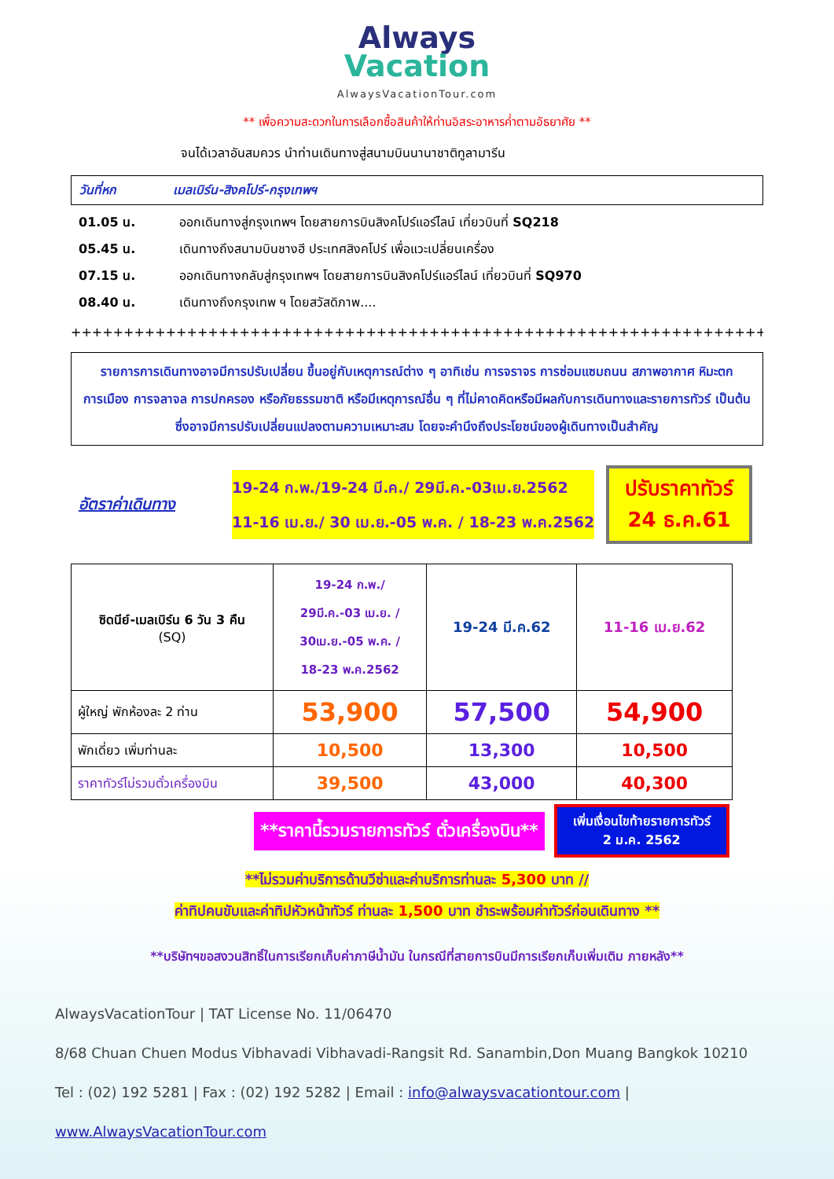Always
Vacation
AlwaysVacationTour.com
** เพื่อความสะดวกในการเลือกซื้อสินค้าให้ท่านอิสระอาหารค่ำตามอัธยาศัย **
จนได้เวลาอันสมควร นำท่านเดินทางสู่สนามบินนานาชาติทูลามารีน
วันที่หก เมลเบิร์น-สิงคโปร์-กรุงเทพฯ
01.05 น. ออกเดินทางสู่กรุงเทพฯ โดยสายการบินสิงคโปร์แอร์ไลน์ เที่ยวบินที่ SQ218
05.45 น. เดินทางถึงสนามบินชางฮี ประเทศสิงคโปร์ เพื่อแวะเปลี่ยนเครื่อง
07.15 น. ออกเดินทางกลับสู่กรุงเทพฯ โดยสายการบินสิงคโปร์แอร์ไลน์ เที่ยวบินที่ SQ970
08.40 น. เดินทางถึงกรุงเทพ ฯ โดยสวัสดิภาพ....
++++++++++++++++++++++++++++++++++++++++++++++++++++++++++++++++++++++++++++++
รายการการเดินทางอาจมีการปรับเปลี่ยน ขึ้นอยู่กับเหตุการณ์ต่าง ๆ อาทิเช่น การจราจร การซ่อมแซมถนน สภาพอากาศ หิมะตก การเมือง การจลาจล การปกครอง หรือภัยธรรมชาติ หรือมีเหตุการณ์อื่น ๆ ที่ไม่คาดคิดหรือมีผลกับการเดินทางและรายการทัวร์ เป็นต้น ซึ่งอาจมีการปรับเปลี่ยนแปลงตามความเหมาะสม โดยจะคำนึงถึงประโยชน์ของผู้เดินทางเป็นสำคัญ
อัตราค่าเดินทาง
19-24 ก.พ./19-24 มี.ค./ 29มี.ค.-03เม.ย.2562
11-16 เม.ย./ 30 เม.ย.-05 พ.ค. / 18-23 พ.ค.2562
ปรับราคาทัวร์
24 ธ.ค.61
| ซิดนีย์-เมลเบิร์น 6 วัน 3 คืน (SQ) | 19-24 ก.พ./ 29มี.ค.-03 เม.ย. / 30เม.ย.-05 พ.ค. / 18-23 พ.ค.2562 | 19-24 มี.ค.62 | 11-16 เม.ย.62 |
| ผู้ใหญ่ พักห้องละ 2 ท่าน | 53,900 | 57,500 | 54,900 |
| พักเดี่ยว เพิ่มท่านละ | 10,500 | 13,300 | 10,500 |
| ราคาทัวร์ไม่รวมตั๋วเครื่องบิน | 39,500 | 43,000 | 40,300 |
**ราคานี้รวมรายการทัวร์ ตั๋วเครื่องบิน**
เพิ่มเงื่อนไขท้ายรายการทัวร์
2 ม.ค. 2562
**ไม่รวมค่าบริการด้านวีซ่าและค่าบริการท่านละ 5,300 บาท //
ค่าทิปคนขับและค่าทิปหัวหน้าทัวร์ ท่านละ 1,500 บาท ชำระพร้อมค่าทัวร์ก่อนเดินทาง **
**บริษัทฯขอสงวนสิทธิ์ในการเรียกเก็บค่าภาษีน้ำมัน ในกรณีที่สายการบินมีการเรียกเก็บเพิ่มเติม ภายหลัง**
AlwaysVacationTour | TAT License No. 11/06470
8/68 Chuan Chuen Modus Vibhavadi Vibhavadi-Rangsit Rd. Sanambin,Don Muang Bangkok 10210
Tel : (02) 192 5281 | Fax : (02) 192 5282 | Email : info@alwaysvacationtour.com | www.AlwaysVacationTour.com